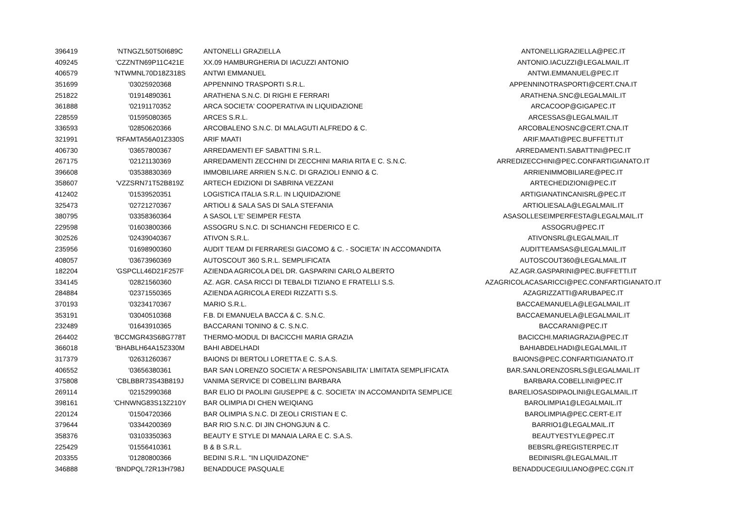| 396419 | 'NTNGZL50T50I689C | ANTONELLI GRAZIELLA | ANTONELLIGRAZIELLA@PEC.IT |
| 409245 | 'CZZNTN69P11C421E | XX.09 HAMBURGHERIA DI IACUZZI ANTONIO | ANTONIO.IACUZZI@LEGALMAIL.IT |
| 406579 | 'NTWMNL70D18Z318S | ANTWI EMMANUEL | ANTWI.EMMANUEL@PEC.IT |
| 351699 | '03025920368 | APPENNINO TRASPORTI S.R.L. | APPENNINOTRASPORTI@CERT.CNA.IT |
| 251822 | '01914890361 | ARATHENA S.N.C. DI RIGHI E FERRARI | ARATHENA.SNC@LEGALMAIL.IT |
| 361888 | '02191170352 | ARCA SOCIETA' COOPERATIVA IN LIQUIDAZIONE | ARCACOOP@GIGAPEC.IT |
| 228559 | '01595080365 | ARCES S.R.L. | ARCESSAS@LEGALMAIL.IT |
| 336593 | '02850620366 | ARCOBALENO S.N.C. DI MALAGUTI ALFREDO & C. | ARCOBALENOSNC@CERT.CNA.IT |
| 321991 | 'RFAMTA56A01Z330S | ARIF MAATI | ARIF.MAATI@PEC.BUFFETTI.IT |
| 406730 | '03657800367 | ARREDAMENTI EF SABATTINI S.R.L. | ARREDAMENTI.SABATTINI@PEC.IT |
| 267175 | '02121130369 | ARREDAMENTI ZECCHINI DI ZECCHINI MARIA RITA E C. S.N.C. | ARREDIZECCHINI@PEC.CONFARTIGIANATO.IT |
| 396608 | '03538830369 | IMMOBILIARE ARRIEN S.N.C. DI GRAZIOLI ENNIO & C. | ARRIENIMMOBILIARE@PEC.IT |
| 358607 | 'VZZSRN71T52B819Z | ARTECH EDIZIONI DI SABRINA VEZZANI | ARTECHEDIZIONI@PEC.IT |
| 412402 | '01539520351 | LOGISTICA ITALIA S.R.L. IN LIQUIDAZIONE | ARTIGIANATINCANISRL@PEC.IT |
| 325473 | '02721270367 | ARTIOLI & SALA SAS DI SALA STEFANIA | ARTIOLIESALA@LEGALMAIL.IT |
| 380795 | '03358360364 | A SASOL L'E' SEIMPER FESTA | ASASOLLESEIMPERFESTA@LEGALMAIL.IT |
| 229598 | '01603800366 | ASSOGRU S.N.C. DI SCHIANCHI FEDERICO E C. | ASSOGRU@PEC.IT |
| 302526 | '02439040367 | ATIVON S.R.L. | ATIVONSRL@LEGALMAIL.IT |
| 235956 | '01698900360 | AUDIT TEAM DI FERRARESI GIACOMO & C. - SOCIETA' IN ACCOMANDITA | AUDITTEAMSAS@LEGALMAIL.IT |
| 408057 | '03673960369 | AUTOSCOUT 360 S.R.L. SEMPLIFICATA | AUTOSCOUT360@LEGALMAIL.IT |
| 182204 | 'GSPCLL46D21F257F | AZIENDA AGRICOLA DEL DR. GASPARINI CARLO ALBERTO | AZ.AGR.GASPARINI@PEC.BUFFETTI.IT |
| 334145 | '02821560360 | AZ. AGR. CASA RICCI DI TEBALDI TIZIANO E FRATELLI S.S. | AZAGRICOLACASARICCI@PEC.CONFARTIGIANATO.IT |
| 284884 | '02371550365 | AZIENDA AGRICOLA EREDI RIZZATTI S.S. | AZAGRIZZATTI@ARUBAPEC.IT |
| 370193 | '03234170367 | MARIO S.R.L. | BACCAEMANUELA@LEGALMAIL.IT |
| 353191 | '03040510368 | F.B. DI EMANUELA BACCA & C. S.N.C. | BACCAEMANUELA@LEGALMAIL.IT |
| 232489 | '01643910365 | BACCARANI TONINO & C. S.N.C. | BACCARANI@PEC.IT |
| 264402 | 'BCCMGR43S68G778T | THERMO-MODUL DI BACICCHI MARIA GRAZIA | BACICCHI.MARIAGRAZIA@PEC.IT |
| 366018 | 'BHABLH64A15Z330M | BAHI ABDELHADI | BAHIABDELHADI@LEGALMAIL.IT |
| 317379 | '02631260367 | BAIONS DI BERTOLI LORETTA E C. S.A.S. | BAIONS@PEC.CONFARTIGIANATO.IT |
| 406552 | '03656380361 | BAR SAN LORENZO SOCIETA' A RESPONSABILITA' LIMITATA SEMPLIFICATA | BAR.SANLORENZOSRLS@LEGALMAIL.IT |
| 375808 | 'CBLBBR73S43B819J | VANIMA SERVICE DI COBELLINI BARBARA | BARBARA.COBELLINI@PEC.IT |
| 269114 | '02152990368 | BAR ELIO DI PAOLINI GIUSEPPE & C. SOCIETA' IN ACCOMANDITA SEMPLICE | BARELIOSASDIPAOLINI@LEGALMAIL.IT |
| 398161 | 'CHNWNG83S13Z210Y | BAR OLIMPIA DI CHEN WEIQIANG | BAROLIMPIA1@LEGALMAIL.IT |
| 220124 | '01504720366 | BAR OLIMPIA S.N.C. DI ZEOLI CRISTIAN E C. | BAROLIMPIA@PEC.CERT-E.IT |
| 379644 | '03344200369 | BAR RIO S.N.C. DI JIN CHONGJUN & C. | BARRIO1@LEGALMAIL.IT |
| 358376 | '03103350363 | BEAUTY E STYLE DI MANAIA LARA E C. S.A.S. | BEAUTYESTYLE@PEC.IT |
| 225429 | '01556410361 | B & B S.R.L. | BEBSRL@REGISTERPEC.IT |
| 203355 | '01280800366 | BEDINI S.R.L. "IN LIQUIDAZONE" | BEDINISRL@LEGALMAIL.IT |
| 346888 | 'BNDPQL72R13H798J | BENADDUCE PASQUALE | BENADDUCEGIULIANO@PEC.CGN.IT |